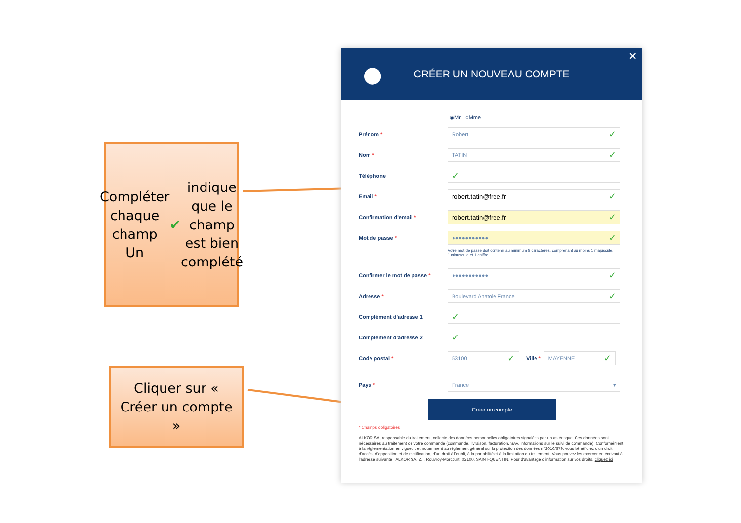Compléter chaque champ
Un ✔ indique que le champ est bien complété
Cliquer sur « Créer un compte »
● CRÉER UN NOUVEAU COMPTE ✕
◉Mr ○Mme
Prénom * Robert ✓
Nom * TATIN ✓
Téléphone ✓
Email * robert.tatin@free.fr ✓
Confirmation d'email * robert.tatin@free.fr ✓
Mot de passe * ●●●●●●●●●●● ✓
Votre mot de passe doit contenir au minimum 8 caractères, comprenant au moins 1 majuscule, 1 minuscule et 1 chiffre
Confirmer le mot de passe * ●●●●●●●●●●● ✓
Adresse * Boulevard Anatole France ✓
Complément d'adresse 1 ✓
Complément d'adresse 2 ✓
Code postal * 53100 ✓ Ville * MAYENNE ✓
Pays * France ▾
Créer un compte
* Champs obligatoires
ALKOR SA, responsable du traitement, collecte des données personnelles obligatoires signalées par un astérisque. Ces données sont nécessaires au traitement de votre commande (commande, livraison, facturation, SAV, informations sur le suivi de commande). Conformément à la règlementation en vigueur, et notamment au règlement général sur la protection des données n°2016/679, vous bénéficiez d'un droit d'accès, d'opposition et de rectification, d'un droit à l'oubli, à la portabilité et à la limitation du traitement. Vous pouvez les exercer en écrivant à l'adresse suivante : ALKOR SA, Z.I. Rouvroy-Morcourt, 02100, SAINT-QUENTIN. Pour d'avantage d'information sur vos droits, cliquez ici